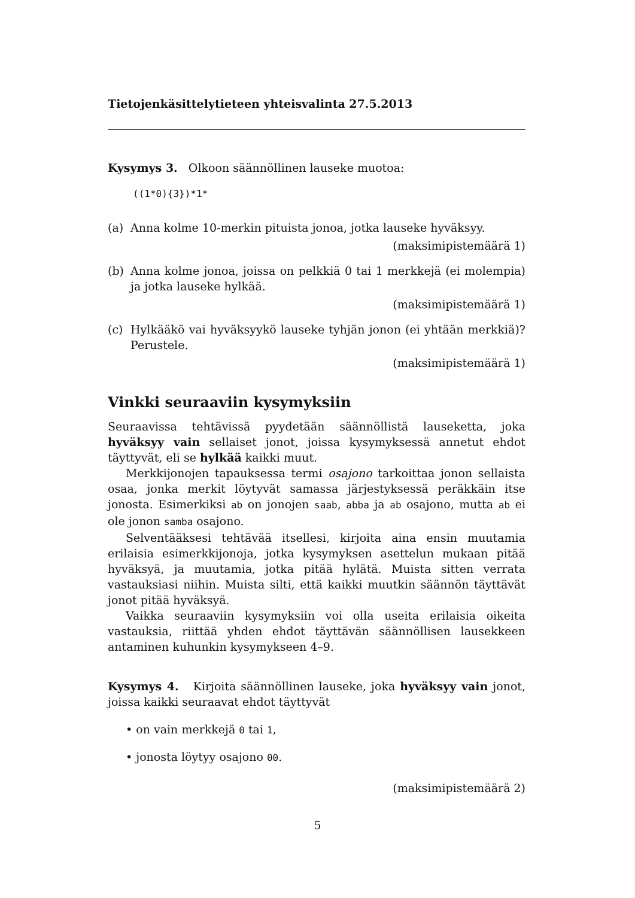Tietojenkäsittelytieteen yhteisvalinta 27.5.2013
Kysymys 3. Olkoon säännöllinen lauseke muotoa:
((1*0){3})*1*
(a) Anna kolme 10-merkin pituista jonoa, jotka lauseke hyväksyy.
(maksimipistemäärä 1)
(b) Anna kolme jonoa, joissa on pelkkiä 0 tai 1 merkkejä (ei molempia) ja jotka lauseke hylkää.
(maksimipistemäärä 1)
(c) Hylkääkö vai hyväksyykö lauseke tyhjän jonon (ei yhtään merkkiä)? Perustele.
(maksimipistemäärä 1)
Vinkki seuraaviin kysymyksiin
Seuraavissa tehtävissä pyydetään säännöllistä lauseketta, joka hyväksyy vain sellaiset jonot, joissa kysymyksessä annetut ehdot täyttyvät, eli se hylkää kaikki muut.
Merkkijonojen tapauksessa termi osajono tarkoittaa jonon sellaista osaa, jonka merkit löytyvät samassa järjestyksessä peräkkäin itse jonosta. Esimerkiksi ab on jonojen saab, abba ja ab osajono, mutta ab ei ole jonon samba osajono.
Selventääksesi tehtävää itsellesi, kirjoita aina ensin muutamia erilaisia esimerkkijonoja, jotka kysymyksen asettelun mukaan pitää hyväksyä, ja muutamia, jotka pitää hylätä. Muista sitten verrata vastauksiasi niihin. Muista silti, että kaikki muutkin säännön täyttävät jonot pitää hyväksyä.
Vaikka seuraaviin kysymyksiin voi olla useita erilaisia oikeita vastauksia, riittää yhden ehdot täyttävän säännöllisen lausekkeen antaminen kuhunkin kysymykseen 4–9.
Kysymys 4. Kirjoita säännöllinen lauseke, joka hyväksyy vain jonot, joissa kaikki seuraavat ehdot täyttyvät
• on vain merkkejä 0 tai 1,
• jonosta löytyy osajono 00.
(maksimipistemäärä 2)
5